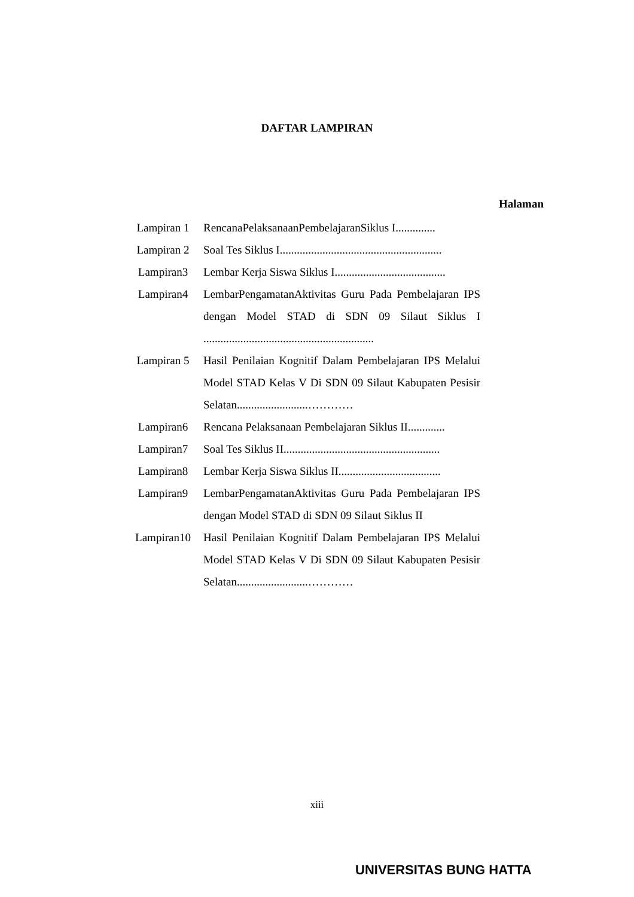DAFTAR LAMPIRAN
Halaman
| Lampiran 1 | RencanaPelaksanaanPembelajaranSiklus I.............. |
| Lampiran 2 | Soal Tes Siklus I......................................................... |
| Lampiran3 | Lembar Kerja Siswa Siklus I....................................... |
| Lampiran4 | LembarPengamatanAktivitas Guru Pada Pembelajaran IPS dengan Model STAD di SDN 09 Silaut Siklus I ............................................................ |
| Lampiran 5 | Hasil Penilaian Kognitif Dalam Pembelajaran IPS Melalui Model STAD Kelas V Di SDN 09 Silaut Kabupaten Pesisir Selatan.........................………… |
| Lampiran6 | Rencana Pelaksanaan Pembelajaran Siklus II............. |
| Lampiran7 | Soal Tes Siklus II....................................................... |
| Lampiran8 | Lembar Kerja Siswa Siklus II.................................... |
| Lampiran9 | LembarPengamatanAktivitas Guru Pada Pembelajaran IPS dengan Model STAD di SDN 09 Silaut Siklus II |
| Lampiran10 | Hasil Penilaian Kognitif Dalam Pembelajaran IPS Melalui Model STAD Kelas V Di SDN 09 Silaut Kabupaten Pesisir Selatan.........................………… |
xiii
UNIVERSITAS BUNG HATTA